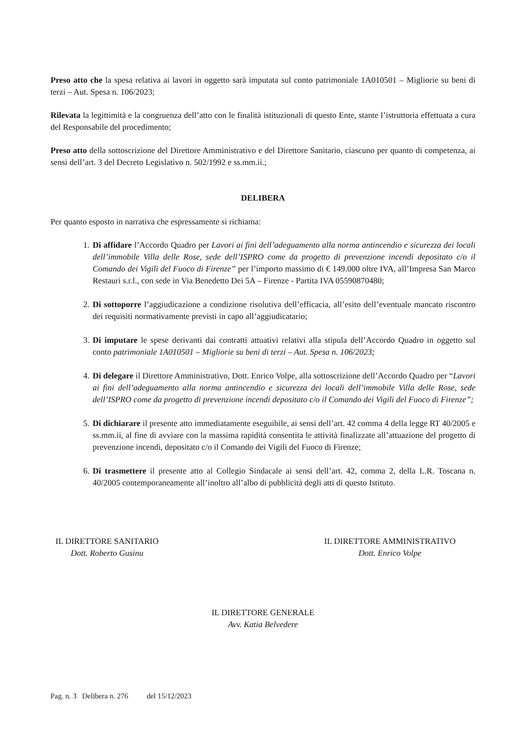Preso atto che la spesa relativa ai lavori in oggetto sarà imputata sul conto patrimoniale 1A010501 – Migliorie su beni di terzi – Aut. Spesa n. 106/2023;
Rilevata la legittimità e la congruenza dell’atto con le finalità istituzionali di questo Ente, stante l’istruttoria effettuata a cura del Responsabile del procedimento;
Preso atto della sottoscrizione del Direttore Amministrativo e del Direttore Sanitario, ciascuno per quanto di competenza, ai sensi dell’art. 3 del Decreto Legislativo n. 502/1992 e ss.mm.ii.;
DELIBERA
Per quanto esposto in narrativa che espressamente si richiama:
1. Di affidare l’Accordo Quadro per Lavori ai fini dell’adeguamento alla norma antincendio e sicurezza dei locali dell’immobile Villa delle Rose, sede dell’ISPRO come da progetto di prevenzione incendi depositato c/o il Comando dei Vigili del Fuoco di Firenze” per l’importo massimo di € 149.000 oltre IVA, all’Impresa San Marco Restauri s.r.l., con sede in Via Benedetto Dei 5A – Firenze - Partita IVA 05590870480;
2. Di sottoporre l’aggiudicazione a condizione risolutiva dell’efficacia, all’esito dell’eventuale mancato riscontro dei requisiti normativamente previsti in capo all’aggiudicatario;
3. Di imputare le spese derivanti dai contratti attuativi relativi alla stipula dell’Accordo Quadro in oggetto sul conto patrimoniale 1A010501 – Migliorie su beni di terzi – Aut. Spesa n. 106/2023;
4. Di delegare il Direttore Amministrativo, Dott. Enrico Volpe, alla sottoscrizione dell’Accordo Quadro per “Lavori ai fini dell’adeguamento alla norma antincendio e sicurezza dei locali dell’immobile Villa delle Rose, sede dell’ISPRO come da progetto di prevenzione incendi depositato c/o il Comando dei Vigili del Fuoco di Firenze”;
5. Di dichiarare il presente atto immediatamente eseguibile, ai sensi dell’art. 42 comma 4 della legge RT 40/2005 e ss.mm.ii, al fine di avviare con la massima rapidità consentita le attività finalizzate all’attuazione del progetto di prevenzione incendi, depositato c/o il Comando dei Vigili del Fuoco di Firenze;
6. Di trasmettere il presente atto al Collegio Sindacale ai sensi dell’art. 42, comma 2, della L.R. Toscana n. 40/2005 contemporaneamente all’inoltro all’albo di pubblicità degli atti di questo Istituto.
IL DIRETTORE SANITARIO
Dott. Roberto Gusinu
IL DIRETTORE AMMINISTRATIVO
Dott. Enrico Volpe
IL DIRETTORE GENERALE
Avv. Katia Belvedere
Pag. n. 3 Delibera n. 276 del 15/12/2023